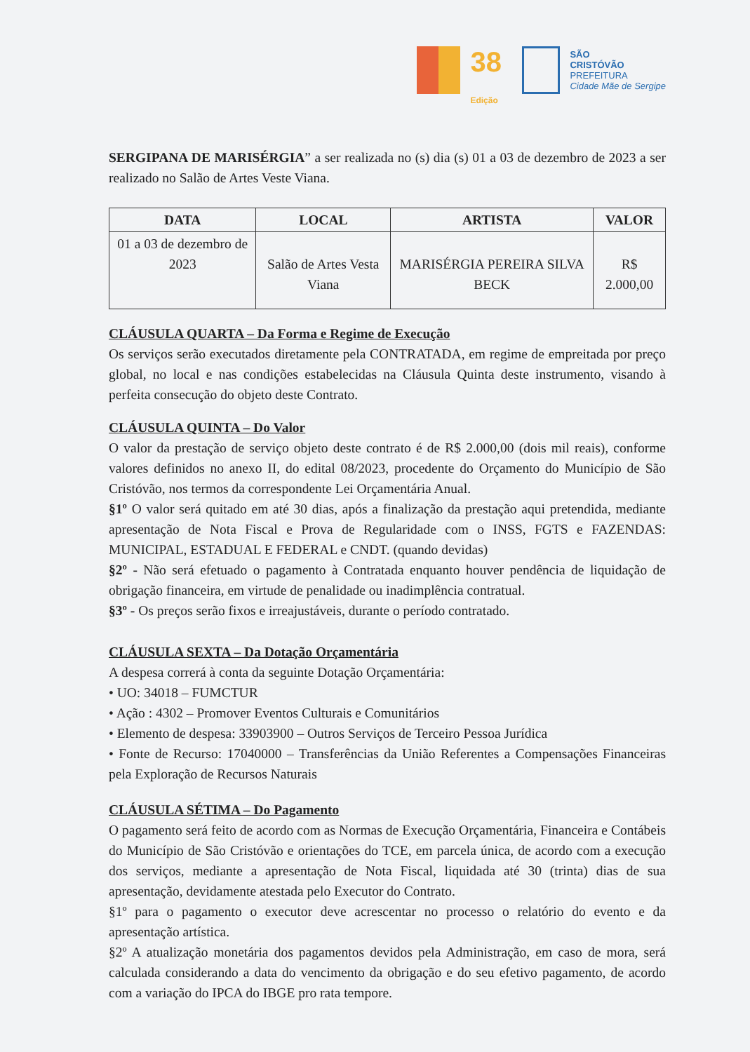38
Edição
SÃO
CRISTÓVÃO
PREFEITURA
Cidade Mãe de Sergipe
SERGIPANA DE MARISÉRGIA” a ser realizada no (s) dia (s) 01 a 03 de dezembro de 2023 a ser realizado no Salão de Artes Veste Viana.
| DATA | LOCAL | ARTISTA | VALOR |
| --- | --- | --- | --- |
| 01 a 03 de dezembro de 2023 | Salão de Artes Vesta Viana | MARISÉRGIA PEREIRA SILVA BECK | R$ 2.000,00 |
CLÁUSULA QUARTA – Da Forma e Regime de Execução
Os serviços serão executados diretamente pela CONTRATADA, em regime de empreitada por preço global, no local e nas condições estabelecidas na Cláusula Quinta deste instrumento, visando à perfeita consecução do objeto deste Contrato.
CLÁUSULA QUINTA – Do Valor
O valor da prestação de serviço objeto deste contrato é de R$ 2.000,00 (dois mil reais), conforme valores definidos no anexo II, do edital 08/2023, procedente do Orçamento do Município de São Cristóvão, nos termos da correspondente Lei Orçamentária Anual.
§1º O valor será quitado em até 30 dias, após a finalização da prestação aqui pretendida, mediante apresentação de Nota Fiscal e Prova de Regularidade com o INSS, FGTS e FAZENDAS: MUNICIPAL, ESTADUAL E FEDERAL e CNDT. (quando devidas)
§2º - Não será efetuado o pagamento à Contratada enquanto houver pendência de liquidação de obrigação financeira, em virtude de penalidade ou inadimplência contratual.
§3º - Os preços serão fixos e irreajustáveis, durante o período contratado.
CLÁUSULA SEXTA – Da Dotação Orçamentária
A despesa correrá à conta da seguinte Dotação Orçamentária:
• UO: 34018 – FUMCTUR
• Ação : 4302 – Promover Eventos Culturais e Comunitários
• Elemento de despesa: 33903900 – Outros Serviços de Terceiro Pessoa Jurídica
• Fonte de Recurso: 17040000 – Transferências da União Referentes a Compensações Financeiras pela Exploração de Recursos Naturais
CLÁUSULA SÉTIMA – Do Pagamento
O pagamento será feito de acordo com as Normas de Execução Orçamentária, Financeira e Contábeis do Município de São Cristóvão e orientações do TCE, em parcela única, de acordo com a execução dos serviços, mediante a apresentação de Nota Fiscal, liquidada até 30 (trinta) dias de sua apresentação, devidamente atestada pelo Executor do Contrato.
§1º para o pagamento o executor deve acrescentar no processo o relatório do evento e da apresentação artística.
§2º A atualização monetária dos pagamentos devidos pela Administração, em caso de mora, será calculada considerando a data do vencimento da obrigação e do seu efetivo pagamento, de acordo com a variação do IPCA do IBGE pro rata tempore.